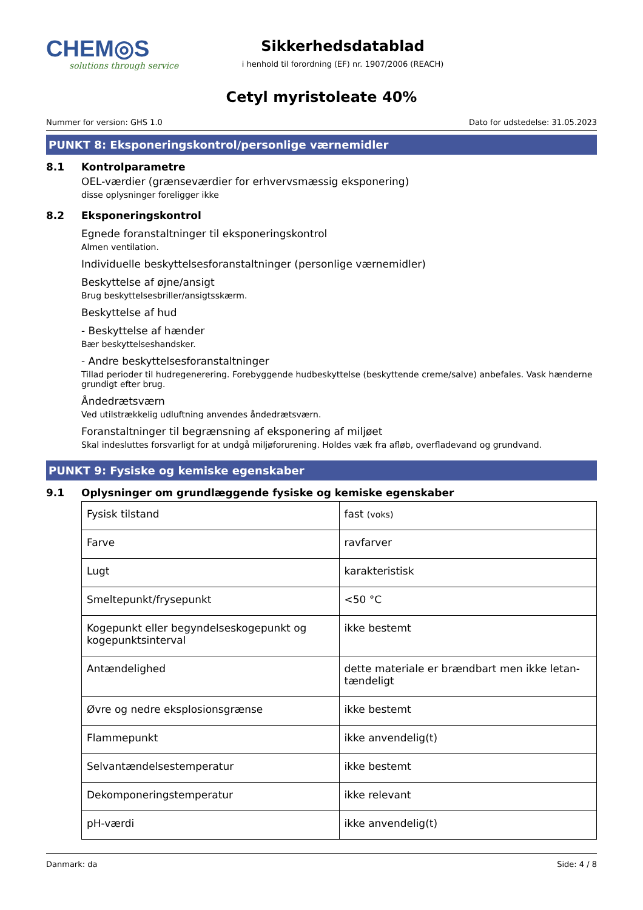CHEM◎S
solutions through service
Sikkerhedsdatablad
i henhold til forordning (EF) nr. 1907/2006 (REACH)
Cetyl myristoleate 40%
Nummer for version: GHS 1.0 Dato for udstedelse: 31.05.2023
PUNKT 8: Eksponeringskontrol/personlige værnemidler
8.1 Kontrolparametre
OEL-værdier (grænseværdier for erhvervsmæssig eksponering)
disse oplysninger foreligger ikke
8.2 Eksponeringskontrol
Egnede foranstaltninger til eksponeringskontrol
Almen ventilation.
Individuelle beskyttelsesforanstaltninger (personlige værnemidler)
Beskyttelse af øjne/ansigt
Brug beskyttelsesbriller/ansigtsskærm.
Beskyttelse af hud
- Beskyttelse af hænder
Bær beskyttelseshandsker.
- Andre beskyttelsesforanstaltninger
Tillad perioder til hudregenerering. Forebyggende hudbeskyttelse (beskyttende creme/salve) anbefales. Vask hænder­ne grundigt efter brug.
Åndedrætsværn
Ved utilstrækkelig udluftning anvendes åndedrætsværn.
Foranstaltninger til begrænsning af eksponering af miljøet
Skal indesluttes forsvarligt for at undgå miljøforurening. Holdes væk fra afløb, overfladevand og grundvand.
PUNKT 9: Fysiske og kemiske egenskaber
9.1 Oplysninger om grundlæggende fysiske og kemiske egenskaber
| Fysisk tilstand | fast (voks) |
| Farve | ravfarver |
| Lugt | karakteristisk |
| Smeltepunkt/frysepunkt | <50 °C |
| Kogepunkt eller begyndelseskogepunkt og kogepunktsinterval | ikke bestemt |
| Antændelighed | dette materiale er brændbart men ikke letan­tændeligt |
| Øvre og nedre eksplosionsgrænse | ikke bestemt |
| Flammepunkt | ikke anvendelig(t) |
| Selvantændelsestemperatur | ikke bestemt |
| Dekomponeringstemperatur | ikke relevant |
| pH-værdi | ikke anvendelig(t) |
Danmark: da Side: 4 / 8